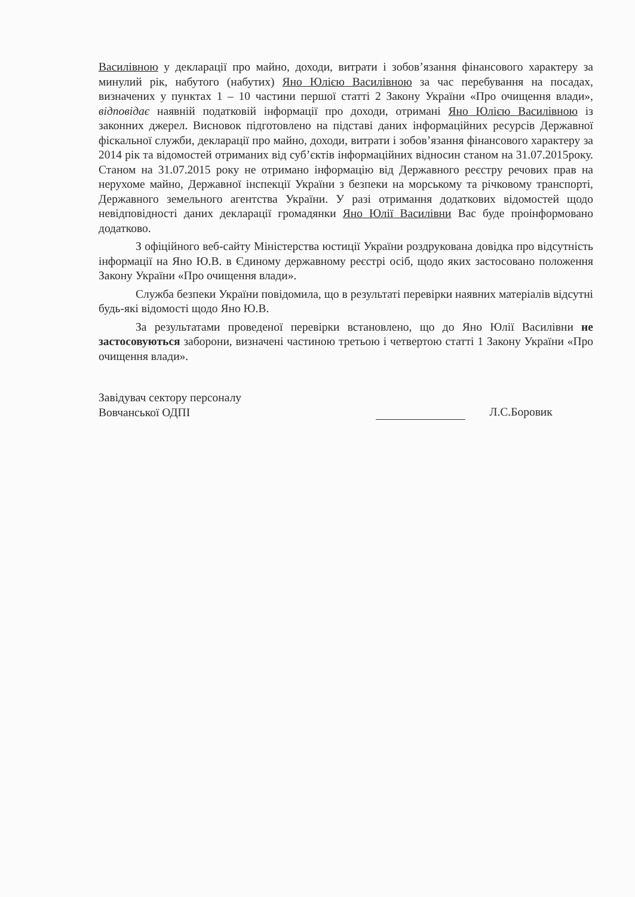Василівною у декларації про майно, доходи, витрати і зобов’язання фінансового характеру за минулий рік, набутого (набутих) Яно Юлією Василівною за час перебування на посадах, визначених у пунктах 1 – 10 частини першої статті 2 Закону України «Про очищення влади», відповідає наявній податковій інформації про доходи, отримані Яно Юлією Василівною із законних джерел. Висновок підготовлено на підставі даних інформаційних ресурсів Державної фіскальної служби, декларації про майно, доходи, витрати і зобов’язання фінансового характеру за 2014 рік та відомостей отриманих від суб’єктів інформаційних відносин станом на 31.07.2015року. Станом на 31.07.2015 року не отримано інформацію від Державного реєстру речових прав на нерухоме майно, Державної інспекції України з безпеки на морському та річковому транспорті, Державного земельного агентства України. У разі отримання додаткових відомостей щодо невідповідності даних декларації громадянки Яно Юлії Василівни Вас буде проінформовано додатково.
З офіційного веб-сайту Міністерства юстиції України роздрукована довідка про відсутність інформації на Яно Ю.В. в Єдиному державному реєстрі осіб, щодо яких застосовано положення Закону України «Про очищення влади».
Служба безпеки України повідомила, що в результаті перевірки наявних матеріалів відсутні будь-які відомості щодо Яно Ю.В.
За результатами проведеної перевірки встановлено, що до Яно Юлії Василівни не застосовуються заборони, визначені частиною третьою і четвертою статті 1 Закону України «Про очищення влади».
Завідувач сектору персоналу
Вовчанської ОДПІ
Л.С.Боровик